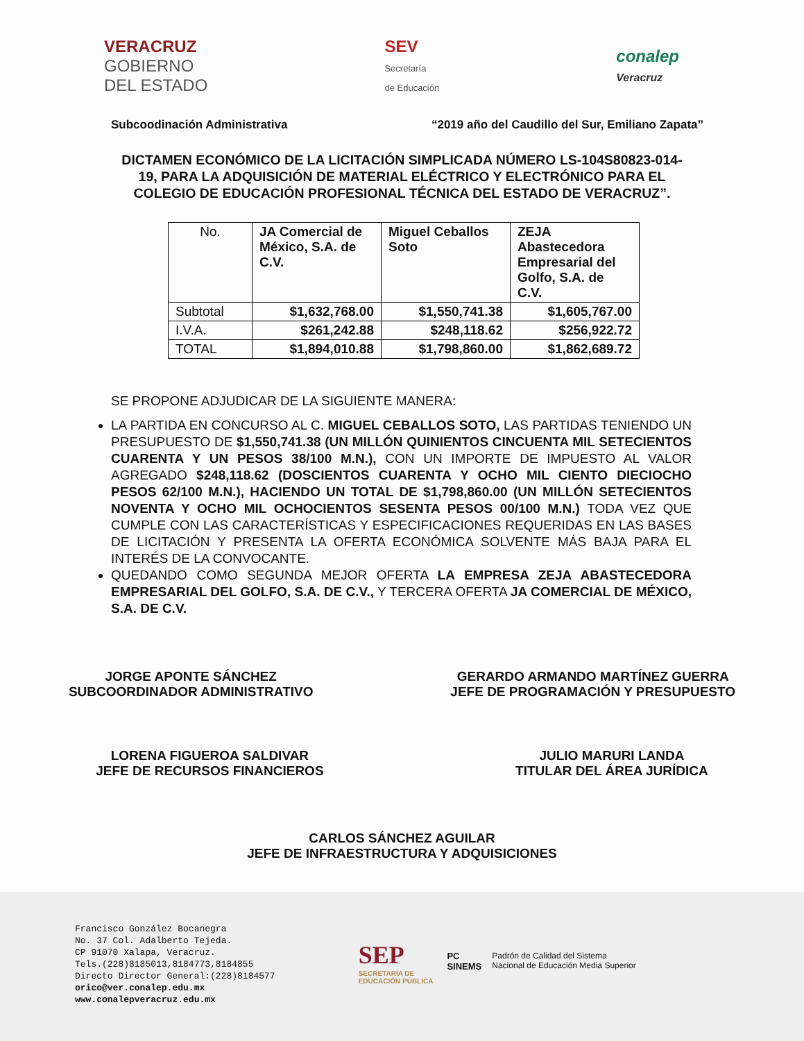VERACRUZ
GOBIERNO
DEL ESTADO
SEV
Secretaría
de Educación
conalep
Veracruz
Subcoodinación Administrativa “2019 año del Caudillo del Sur, Emiliano Zapata”
DICTAMEN ECONÓMICO DE LA LICITACIÓN SIMPLICADA NÚMERO LS-104S80823-014-19, PARA LA ADQUISICIÓN DE MATERIAL ELÉCTRICO Y ELECTRÓNICO PARA EL COLEGIO DE EDUCACIÓN PROFESIONAL TÉCNICA DEL ESTADO DE VERACRUZ”.
| No. | JA Comercial de México, S.A. de C.V. | Miguel Ceballos Soto | ZEJA Abastecedora Empresarial del Golfo, S.A. de C.V. |
| --- | --- | --- | --- |
| Subtotal | $1,632,768.00 | $1,550,741.38 | $1,605,767.00 |
| I.V.A. | $261,242.88 | $248,118.62 | $256,922.72 |
| TOTAL | $1,894,010.88 | $1,798,860.00 | $1,862,689.72 |
SE PROPONE ADJUDICAR DE LA SIGUIENTE MANERA:
LA PARTIDA EN CONCURSO AL C. MIGUEL CEBALLOS SOTO, LAS PARTIDAS TENIENDO UN PRESUPUESTO DE $1,550,741.38 (UN MILLÓN QUINIENTOS CINCUENTA MIL SETECIENTOS CUARENTA Y UN PESOS 38/100 M.N.), CON UN IMPORTE DE IMPUESTO AL VALOR AGREGADO $248,118.62 (DOSCIENTOS CUARENTA Y OCHO MIL CIENTO DIECIOCHO PESOS 62/100 M.N.), HACIENDO UN TOTAL DE $1,798,860.00 (UN MILLÓN SETECIENTOS NOVENTA Y OCHO MIL OCHOCIENTOS SESENTA PESOS 00/100 M.N.) TODA VEZ QUE CUMPLE CON LAS CARACTERÍSTICAS Y ESPECIFICACIONES REQUERIDAS EN LAS BASES DE LICITACIÓN Y PRESENTA LA OFERTA ECONÓMICA SOLVENTE MÁS BAJA PARA EL INTERÉS DE LA CONVOCANTE.
QUEDANDO COMO SEGUNDA MEJOR OFERTA LA EMPRESA ZEJA ABASTECEDORA EMPRESARIAL DEL GOLFO, S.A. DE C.V., Y TERCERA OFERTA JA COMERCIAL DE MÉXICO, S.A. DE C.V.
JORGE APONTE SÁNCHEZ
SUBCOORDINADOR ADMINISTRATIVO
GERARDO ARMANDO MARTÍNEZ GUERRA
JEFE DE PROGRAMACIÓN Y PRESUPUESTO
LORENA FIGUEROA SALDIVAR
JEFE DE RECURSOS FINANCIEROS
JULIO MARURI LANDA
TITULAR DEL ÁREA JURÍDICA
CARLOS SÁNCHEZ AGUILAR
JEFE DE INFRAESTRUCTURA Y ADQUISICIONES
Francisco González Bocanegra
No. 37 Col. Adalberto Tejeda.
CP 91070 Xalapa, Veracruz.
Tels.(228)8185013,8184773,8184855
Directo Director General:(228)8184577
orico@ver.conalep.edu.mx
www.conalepveracruz.edu.mx
SEP
SECRETARÍA DE
EDUCACIÓN PÚBLICA
PC
SINEMS
Padrón de Calidad del Sistema
Nacional de Educación Media Superior